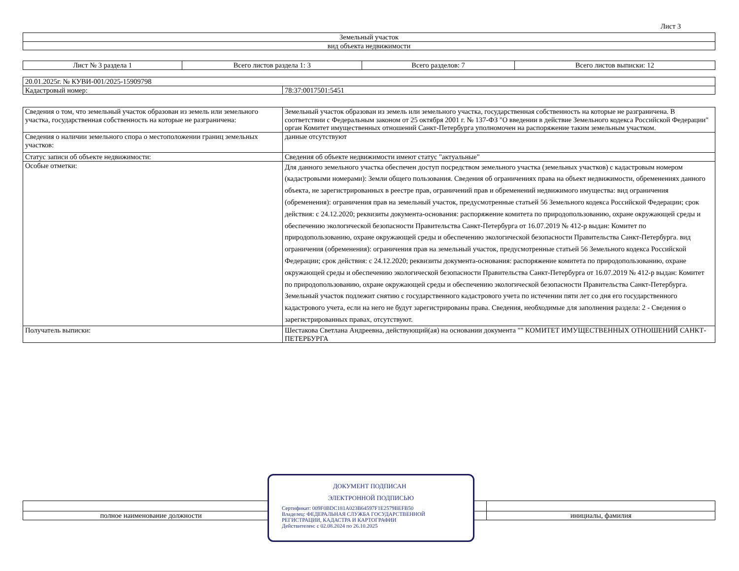Лист 3
| Земельный участок |
| вид объекта недвижимости |
| Лист № 3 раздела 1 | Всего листов раздела 1: 3 | Всего разделов: 7 | Всего листов выписки: 12 |
| 20.01.2025г. № КУВИ-001/2025-15909798 | |
| Кадастровый номер: | 78:37:0017501:5451 |
| Сведения о том, что земельный участок образован из земель или земельного участка, государственная собственность на которые не разграничена: | Земельный участок образован из земель или земельного участка, государственная собственность на которые не разграничена. В соответствии с Федеральным законом от 25 октября 2001 г. № 137-ФЗ "О введении в действие Земельного кодекса Российской Федерации" орган Комитет имущественных отношений Санкт-Петербурга уполномочен на распоряжение таким земельным участком. |
| Сведения о наличии земельного спора о местоположении границ земельных участков: | данные отсутствуют |
| Статус записи об объекте недвижимости: | Сведения об объекте недвижимости имеют статус "актуальные" |
| Особые отметки: | Для данного земельного участка обеспечен доступ посредством земельного участка (земельных участков) с кадастровым номером (кадастровыми номерами): Земли общего пользования. Сведения об ограничениях права на объект недвижимости, обременениях данного объекта, не зарегистрированных в реестре прав, ограничений прав и обременений недвижимого имущества: вид ограничения (обременения): ограничения прав на земельный участок, предусмотренные статьей 56 Земельного кодекса Российской Федерации; срок действия: с 24.12.2020; реквизиты документа-основания: распоряжение комитета по природопользованию, охране окружающей среды и обеспечению экологической безопасности Правительства Санкт-Петербурга от 16.07.2019 № 412-р выдан: Комитет по природопользованию, охране окружающей среды и обеспечению экологической безопасности Правительства Санкт-Петербурга. вид ограничения (обременения): ограничения прав на земельный участок, предусмотренные статьей 56 Земельного кодекса Российской Федерации; срок действия: с 24.12.2020; реквизиты документа-основания: распоряжение комитета по природопользованию, охране окружающей среды и обеспечению экологической безопасности Правительства Санкт-Петербурга от 16.07.2019 № 412-р выдан: Комитет по природопользованию, охране окружающей среды и обеспечению экологической безопасности Правительства Санкт-Петербурга. Земельный участок подлежит снятию с государственного кадастрового учета по истечении пяти лет со дня его государственного кадастрового учета, если на него не будут зарегистрированы права. Сведения, необходимые для заполнения раздела: 2 - Сведения о зарегистрированных правах, отсутствуют. |
| Получатель выписки: | Шестакова Светлана Андреевна, действующий(ая) на основании документа "" КОМИТЕТ ИМУЩЕСТВЕННЫХ ОТНОШЕНИЙ САНКТ-ПЕТЕРБУРГА |
| полное наименование должности | | инициалы, фамилия |
ДОКУМЕНТ ПОДПИСАН
ЭЛЕКТРОННОЙ ПОДПИСЬЮ
Сертификат: 009F0BDC181A023B64597F1E2579BEFB50
Владелец: ФЕДЕРАЛЬНАЯ СЛУЖБА ГОСУДАРСТВЕННОЙ
РЕГИСТРАЦИИ, КАДАСТРА И КАРТОГРАФИИ
Действителен: с 02.08.2024 по 26.10.2025